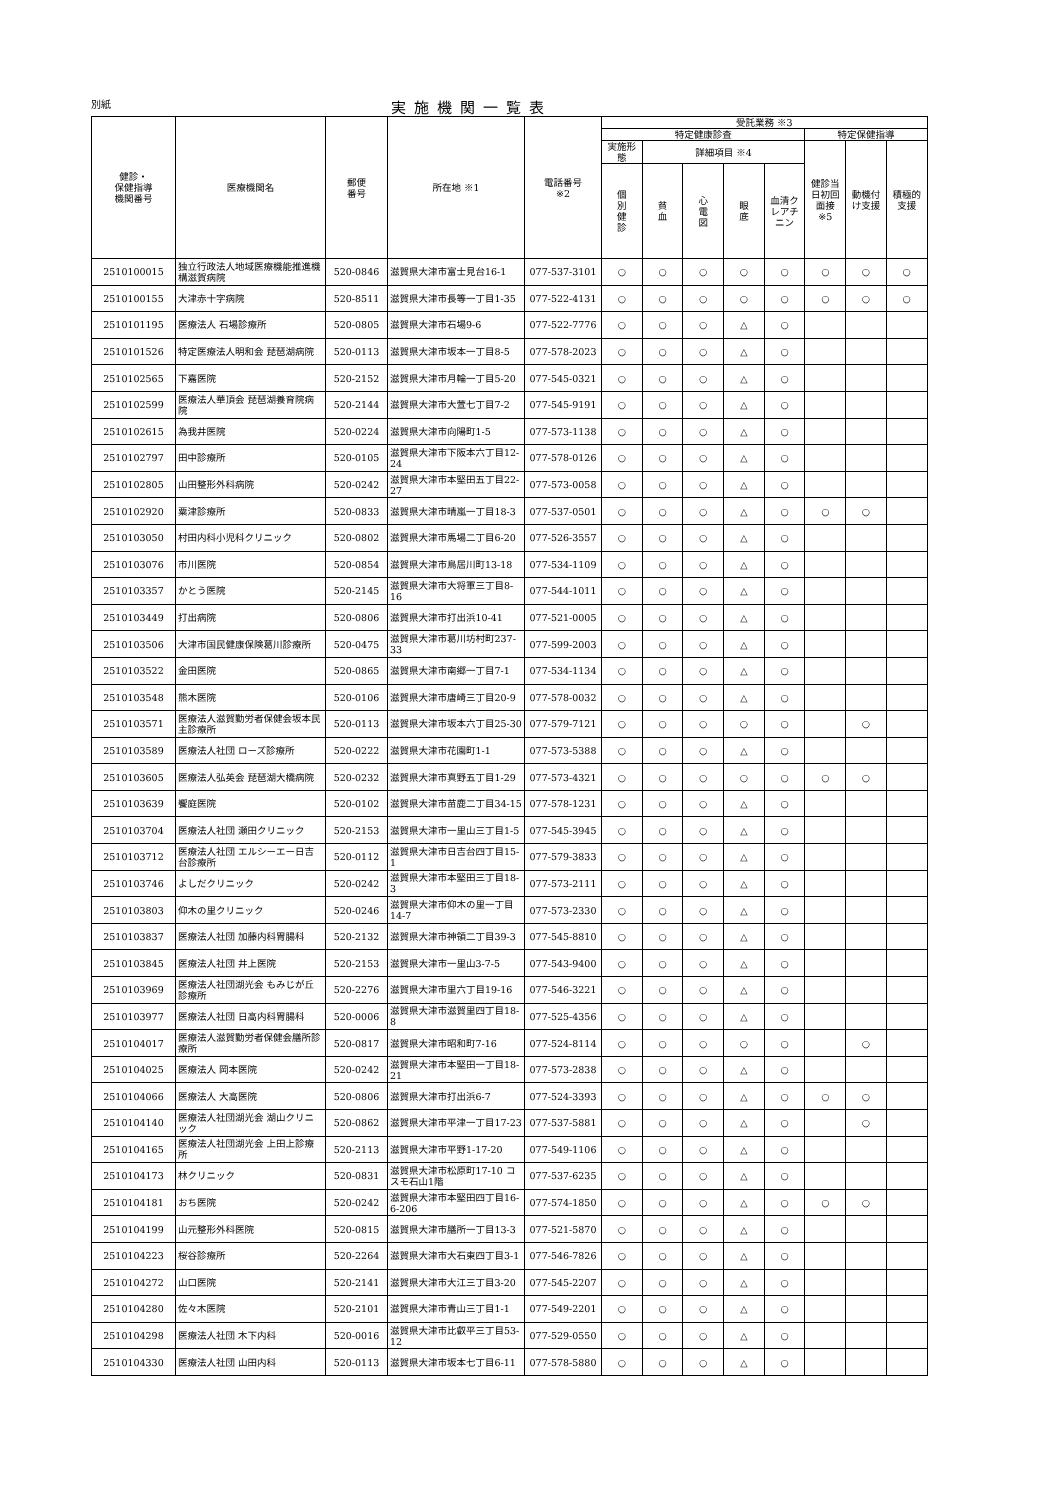別紙
実施機関一覧表
| 健診・ 保健指導 機関番号 | 医療機関名 | 郵便 番号 | 所在地 ※1 | 電話番号 ※2 | 受託業務 ※3 | | | | | | | |
| --- | --- | --- | --- | --- | --- | --- | --- | --- | --- | --- | --- | --- |
| | | | | | 特定健康診査 | | | | | 特定保健指導 | | |
| | | | | | 実施形態 | 詳細項目 ※4 | | | | 健診当日初回面接 ※5 | 動機付け支援 | 積極的支援 |
| | | | | | 個 別 健 診 | 貧 血 | 心 電 図 | 眼 底 | 血清クレアチニン | | | |
| 2510100015 | 独立行政法人地域医療機能推進機構滋賀病院 | 520-0846 | 滋賀県大津市富士見台16-1 | 077-537-3101 | ○ | ○ | ○ | ○ | ○ | ○ | ○ | ○ |
| 2510100155 | 大津赤十字病院 | 520-8511 | 滋賀県大津市長等一丁目1-35 | 077-522-4131 | ○ | ○ | ○ | ○ | ○ | ○ | ○ | ○ |
| 2510101195 | 医療法人 石場診療所 | 520-0805 | 滋賀県大津市石場9-6 | 077-522-7776 | ○ | ○ | ○ | △ | ○ | | | |
| 2510101526 | 特定医療法人明和会 琵琶湖病院 | 520-0113 | 滋賀県大津市坂本一丁目8-5 | 077-578-2023 | ○ | ○ | ○ | △ | ○ | | | |
| 2510102565 | 下嘉医院 | 520-2152 | 滋賀県大津市月輪一丁目5-20 | 077-545-0321 | ○ | ○ | ○ | △ | ○ | | | |
| 2510102599 | 医療法人華頂会 琵琶湖養育院病院 | 520-2144 | 滋賀県大津市大萱七丁目7-2 | 077-545-9191 | ○ | ○ | ○ | △ | ○ | | | |
| 2510102615 | 為我井医院 | 520-0224 | 滋賀県大津市向陽町1-5 | 077-573-1138 | ○ | ○ | ○ | △ | ○ | | | |
| 2510102797 | 田中診療所 | 520-0105 | 滋賀県大津市下阪本六丁目12-24 | 077-578-0126 | ○ | ○ | ○ | △ | ○ | | | |
| 2510102805 | 山田整形外科病院 | 520-0242 | 滋賀県大津市本堅田五丁目22-27 | 077-573-0058 | ○ | ○ | ○ | △ | ○ | | | |
| 2510102920 | 粟津診療所 | 520-0833 | 滋賀県大津市晴嵐一丁目18-3 | 077-537-0501 | ○ | ○ | ○ | △ | ○ | ○ | ○ | |
| 2510103050 | 村田内科小児科クリニック | 520-0802 | 滋賀県大津市馬場二丁目6-20 | 077-526-3557 | ○ | ○ | ○ | △ | ○ | | | |
| 2510103076 | 市川医院 | 520-0854 | 滋賀県大津市鳥居川町13-18 | 077-534-1109 | ○ | ○ | ○ | △ | ○ | | | |
| 2510103357 | かとう医院 | 520-2145 | 滋賀県大津市大将軍三丁目8-16 | 077-544-1011 | ○ | ○ | ○ | △ | ○ | | | |
| 2510103449 | 打出病院 | 520-0806 | 滋賀県大津市打出浜10-41 | 077-521-0005 | ○ | ○ | ○ | △ | ○ | | | |
| 2510103506 | 大津市国民健康保険葛川診療所 | 520-0475 | 滋賀県大津市葛川坊村町237-33 | 077-599-2003 | ○ | ○ | ○ | △ | ○ | | | |
| 2510103522 | 金田医院 | 520-0865 | 滋賀県大津市南郷一丁目7-1 | 077-534-1134 | ○ | ○ | ○ | △ | ○ | | | |
| 2510103548 | 熊木医院 | 520-0106 | 滋賀県大津市唐崎三丁目20-9 | 077-578-0032 | ○ | ○ | ○ | △ | ○ | | | |
| 2510103571 | 医療法人滋賀勤労者保健会坂本民主診療所 | 520-0113 | 滋賀県大津市坂本六丁目25-30 | 077-579-7121 | ○ | ○ | ○ | ○ | ○ | | ○ | |
| 2510103589 | 医療法人社団 ローズ診療所 | 520-0222 | 滋賀県大津市花園町1-1 | 077-573-5388 | ○ | ○ | ○ | △ | ○ | | | |
| 2510103605 | 医療法人弘英会 琵琶湖大橋病院 | 520-0232 | 滋賀県大津市真野五丁目1-29 | 077-573-4321 | ○ | ○ | ○ | ○ | ○ | ○ | ○ | |
| 2510103639 | 饗庭医院 | 520-0102 | 滋賀県大津市苗鹿二丁目34-15 | 077-578-1231 | ○ | ○ | ○ | △ | ○ | | | |
| 2510103704 | 医療法人社団 瀬田クリニック | 520-2153 | 滋賀県大津市一里山三丁目1-5 | 077-545-3945 | ○ | ○ | ○ | △ | ○ | | | |
| 2510103712 | 医療法人社団 エルシーエー日吉台診療所 | 520-0112 | 滋賀県大津市日吉台四丁目15-1 | 077-579-3833 | ○ | ○ | ○ | △ | ○ | | | |
| 2510103746 | よしだクリニック | 520-0242 | 滋賀県大津市本堅田三丁目18-3 | 077-573-2111 | ○ | ○ | ○ | △ | ○ | | | |
| 2510103803 | 仰木の里クリニック | 520-0246 | 滋賀県大津市仰木の里一丁目14-7 | 077-573-2330 | ○ | ○ | ○ | △ | ○ | | | |
| 2510103837 | 医療法人社団 加藤内科胃腸科 | 520-2132 | 滋賀県大津市神領二丁目39-3 | 077-545-8810 | ○ | ○ | ○ | △ | ○ | | | |
| 2510103845 | 医療法人社団 井上医院 | 520-2153 | 滋賀県大津市一里山3-7-5 | 077-543-9400 | ○ | ○ | ○ | △ | ○ | | | |
| 2510103969 | 医療法人社団湖光会 もみじが丘診療所 | 520-2276 | 滋賀県大津市里六丁目19-16 | 077-546-3221 | ○ | ○ | ○ | △ | ○ | | | |
| 2510103977 | 医療法人社団 日高内科胃腸科 | 520-0006 | 滋賀県大津市滋賀里四丁目18-8 | 077-525-4356 | ○ | ○ | ○ | △ | ○ | | | |
| 2510104017 | 医療法人滋賀勤労者保健会膳所診療所 | 520-0817 | 滋賀県大津市昭和町7-16 | 077-524-8114 | ○ | ○ | ○ | ○ | ○ | | ○ | |
| 2510104025 | 医療法人 岡本医院 | 520-0242 | 滋賀県大津市本堅田一丁目18-21 | 077-573-2838 | ○ | ○ | ○ | △ | ○ | | | |
| 2510104066 | 医療法人 大高医院 | 520-0806 | 滋賀県大津市打出浜6-7 | 077-524-3393 | ○ | ○ | ○ | △ | ○ | ○ | ○ | |
| 2510104140 | 医療法人社団湖光会 湖山クリニック | 520-0862 | 滋賀県大津市平津一丁目17-23 | 077-537-5881 | ○ | ○ | ○ | △ | ○ | | ○ | |
| 2510104165 | 医療法人社団湖光会 上田上診療所 | 520-2113 | 滋賀県大津市平野1-17-20 | 077-549-1106 | ○ | ○ | ○ | △ | ○ | | | |
| 2510104173 | 林クリニック | 520-0831 | 滋賀県大津市松原町17-10 コスモ石山1階 | 077-537-6235 | ○ | ○ | ○ | △ | ○ | | | |
| 2510104181 | おち医院 | 520-0242 | 滋賀県大津市本堅田四丁目16-6-206 | 077-574-1850 | ○ | ○ | ○ | △ | ○ | ○ | ○ | |
| 2510104199 | 山元整形外科医院 | 520-0815 | 滋賀県大津市膳所一丁目13-3 | 077-521-5870 | ○ | ○ | ○ | △ | ○ | | | |
| 2510104223 | 桜谷診療所 | 520-2264 | 滋賀県大津市大石東四丁目3-1 | 077-546-7826 | ○ | ○ | ○ | △ | ○ | | | |
| 2510104272 | 山口医院 | 520-2141 | 滋賀県大津市大江三丁目3-20 | 077-545-2207 | ○ | ○ | ○ | △ | ○ | | | |
| 2510104280 | 佐々木医院 | 520-2101 | 滋賀県大津市青山三丁目1-1 | 077-549-2201 | ○ | ○ | ○ | △ | ○ | | | |
| 2510104298 | 医療法人社団 木下内科 | 520-0016 | 滋賀県大津市比叡平三丁目53-12 | 077-529-0550 | ○ | ○ | ○ | △ | ○ | | | |
| 2510104330 | 医療法人社団 山田内科 | 520-0113 | 滋賀県大津市坂本七丁目6-11 | 077-578-5880 | ○ | ○ | ○ | △ | ○ | | | |